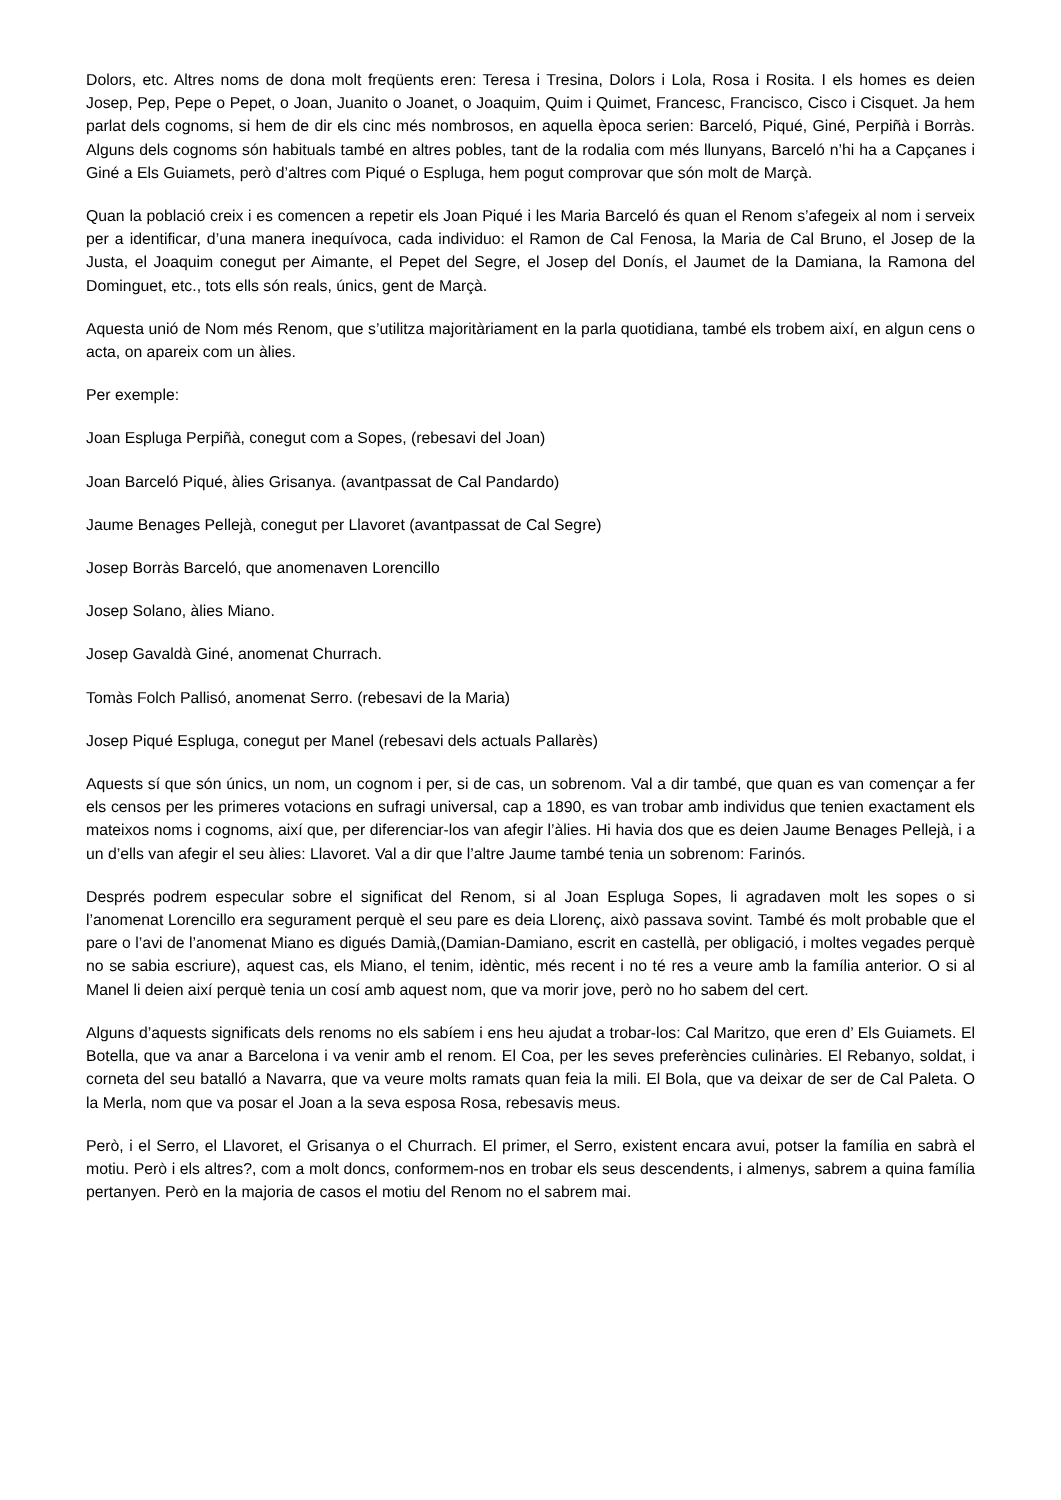Dolors, etc. Altres noms de dona molt freqüents eren: Teresa i Tresina, Dolors i Lola, Rosa i Rosita. I els homes es deien Josep, Pep, Pepe o Pepet, o Joan, Juanito o Joanet, o Joaquim, Quim i Quimet, Francesc, Francisco, Cisco i Cisquet. Ja hem parlat dels cognoms, si hem de dir els cinc més nombrosos, en aquella època serien: Barceló, Piqué, Giné, Perpiñà i Borràs. Alguns dels cognoms són habituals també en altres pobles, tant de la rodalia com més llunyans, Barceló n’hi ha a Capçanes i Giné a Els Guiamets, però d’altres com Piqué o Espluga, hem pogut comprovar que són molt de Marçà.
Quan la població creix i es comencen a repetir els Joan Piqué i les Maria Barceló és quan el Renom s’afegeix al nom i serveix per a identificar, d’una manera inequívoca, cada individuo: el Ramon de Cal Fenosa, la Maria de Cal Bruno, el Josep de la Justa, el Joaquim conegut per Aimante, el Pepet del Segre, el Josep del Donís, el Jaumet de la Damiana, la Ramona del Dominguet, etc., tots ells són reals, únics, gent de Marçà.
Aquesta unió de Nom més Renom, que s’utilitza majoritàriament en la parla quotidiana, també els trobem així, en algun cens o acta, on apareix com un àlies.
Per exemple:
Joan Espluga Perpiñà, conegut com a Sopes, (rebesavi del Joan)
Joan Barceló Piqué, àlies Grisanya. (avantpassat de Cal Pandardo)
Jaume Benages Pellejà, conegut per Llavoret (avantpassat de Cal Segre)
Josep Borràs Barceló, que anomenaven Lorencillo
Josep Solano, àlies Miano.
Josep Gavaldà Giné, anomenat Churrach.
Tomàs Folch Pallisó, anomenat Serro. (rebesavi de la Maria)
Josep Piqué Espluga, conegut per Manel (rebesavi dels actuals Pallarès)
Aquests sí que són únics, un nom, un cognom i per, si de cas, un sobrenom. Val a dir també, que quan es van començar a fer els censos per les primeres votacions en sufragi universal, cap a 1890, es van trobar amb individus que tenien exactament els mateixos noms i cognoms, així que, per diferenciar-los van afegir l’àlies. Hi havia dos que es deien Jaume Benages Pellejà, i a un d’ells van afegir el seu àlies: Llavoret. Val a dir que l’altre Jaume també tenia un sobrenom: Farinós.
Després podrem especular sobre el significat del Renom, si al Joan Espluga Sopes, li agradaven molt les sopes o si l’anomenat Lorencillo era segurament perquè el seu pare es deia Llorenç, això passava sovint. També és molt probable que el pare o l’avi de l’anomenat Miano es digués Damià,(Damian-Damiano, escrit en castellà, per obligació, i moltes vegades perquè no se sabia escriure), aquest cas, els Miano, el tenim, idèntic, més recent i no té res a veure amb la família anterior. O si al Manel li deien així perquè tenia un cosí amb aquest nom, que va morir jove, però no ho sabem del cert.
Alguns d’aquests significats dels renoms no els sabíem i ens heu ajudat a trobar-los: Cal Maritzo, que eren d’ Els Guiamets. El Botella, que va anar a Barcelona i va venir amb el renom. El Coa, per les seves preferències culinàries. El Rebanyo, soldat, i corneta del seu batalló a Navarra, que va veure molts ramats quan feia la mili. El Bola, que va deixar de ser de Cal Paleta. O la Merla, nom que va posar el Joan a la seva esposa Rosa, rebesavis meus.
Però, i el Serro, el Llavoret, el Grisanya o el Churrach. El primer, el Serro, existent encara avui, potser la família en sabrà el motiu. Però i els altres?, com a molt doncs, conformem-nos en trobar els seus descendents, i almenys, sabrem a quina família pertanyen. Però en la majoria de casos el motiu del Renom no el sabrem mai.